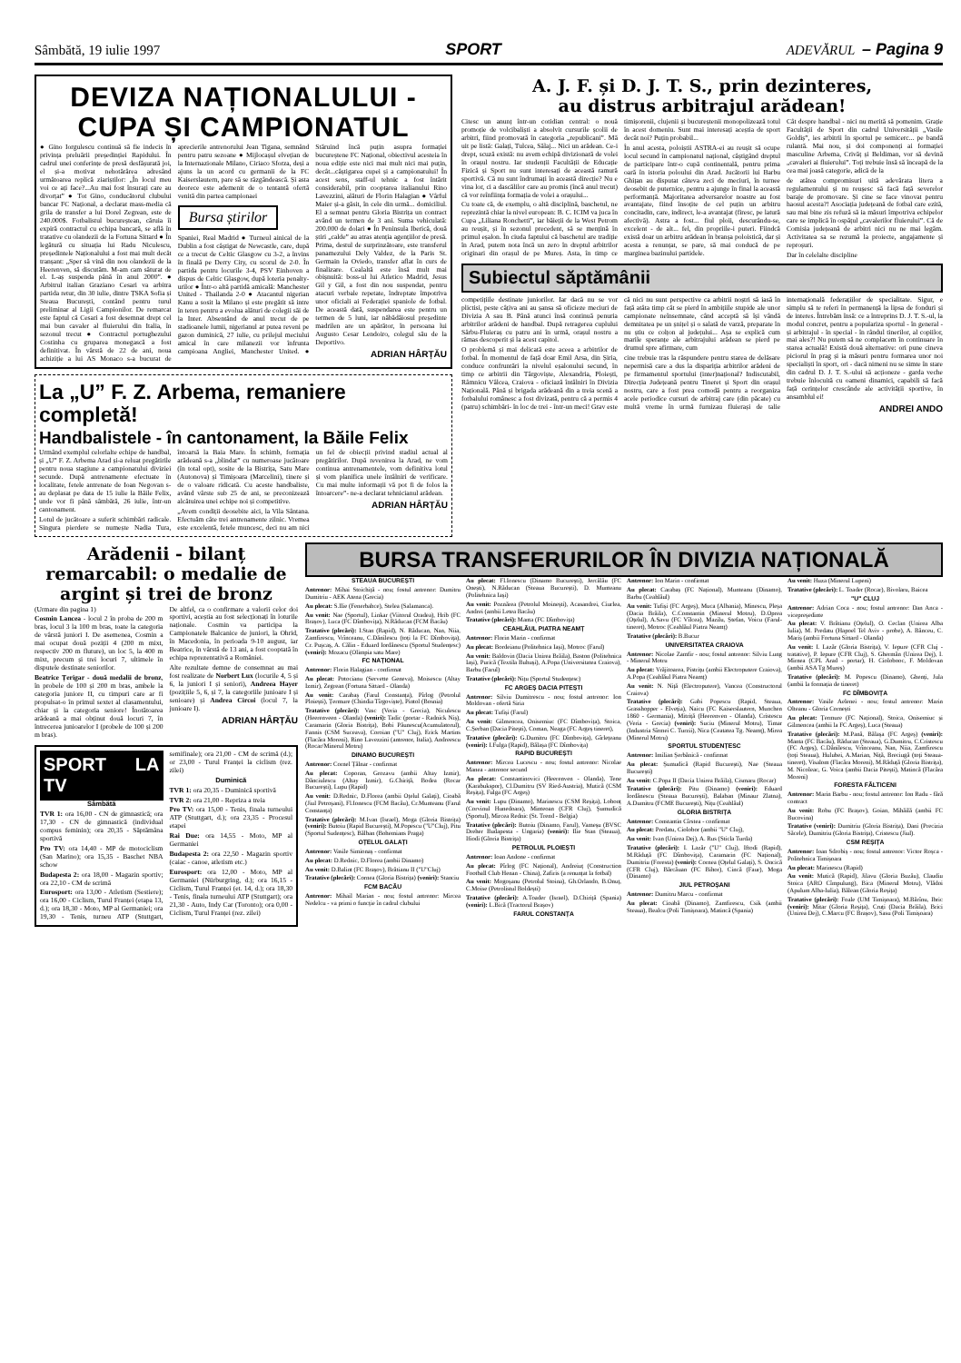Sâmbătă, 19 iulie 1997 SPORT ADEVĂRUL – Pagina 9
DEVIZA NAȚIONALULUI -
CUPA ȘI CAMPIONATUL
● Gino Iorgulescu continuă să fie indecis în privința preluării președinției Rapidului. În cadrul unei conferințe de presă desfășurată joi, el și-a motivat nehotărârea adresând următoarea replică ziariștilor: „În locul meu voi ce ați face?...Au mai fost însurați care au divorțat” ● Tot Gino, conducătorul clubului bancar FC Național, a declarat mass-media că grila de transfer a lui Dorel Zegrean, este de 240.000$. Fotbalistul bucureștean, căruia îi expiră contractul cu echipa bancară, se află în tratative cu olandezii de la Fortuna Sittard ● În legătură cu situația lui Radu Niculescu, președintele Naționalului a fost mai mult decât tranșant: „Sper să vină din nou olandezii de la Heerenven, să discutăm. M-am cam săturat de el. L-aș suspenda până în anul 2000”. ● Arbitrul italian Graziano Cesari va arbitra partida retur, din 30 iulie, dintre ȚSKA Sofia și Steaua București, contând pentru turul preliminar al Ligii Campionilor. De remarcat este faptul că Cesari a fost desemnat drept cel mai bun cavaler al fluierului din Italia, în sezonul trecut ● Contractul portughezului Costinha cu gruparea monegască a fost definitivat. În vârstă de 22 de ani, noua achiziție a lui AS Monaco s-a bucurat de aprecierile antrenorului Jean Tigana, semnând pentru patru sezoane ● Mijlocașul elvețian de la Internazionale Milano, Ciriaco Sforza, deși a ajuns la un acord cu germanii de la FC Kaiserslautern, pare să se răzgândească. Și asta deorece este ademenit de o tentantă ofertă venită din partea campionaei
Bursa știrilor
Spaniei, Real Madrid ● Turneul ainical de la Dublin a fost câștigat de Newcastle, care, după ce a trecut de Celtic Glasgow cu 3-2, a învins în finală pe Derry City, cu scorul de 2-0. În partida pentru locurile 3-4, PSV Einhoven a dispus de Celtic Glasgow, după loteria penalty-urilor ● Într-o altă partidă amicală: Manchester United - Thailanda 2-0 ● Atacantul nigerian Kanu a sosit la Milano și este pregătit să intre în teren pentru a evolua alături de colegii săi de la Inter. Absentând de anul trecut de pe stadioanele lumii, nigerianul ar putea reveni pe gazon duminică, 27 iulie, cu prilejul meciului amical în care milanezii vor înfrunta campioana Angliei, Manchester United. ● Stăruind încă puțin asupra formației bucureștene FC Național, obiectivul acesteia în noua ediție este nici mai mult nici mai puțin, decât...câștigarea cupei și a campionatului! În acest sens, staff-ul tehnic a fost întărit considerabil, prin cooptarea italianului Rino Lavezzini, alături de Florin Halagian ● Vârful Maier și-a găsit, în cele din urmă... domiciliul. El a semnat pentru Gloria Bistrița un contract având un termen de 3 ani. Suma vehiculată: 200.000 de dolari ● În Peninsula Iberică, două știri „calde” au atras atenția agențiilor de presă. Prima, destul de surprinzătoare, este transferul panamezului Dely Valdez, de la Paris St. Germain la Oviedo, transfer aflat în curs de finalizare. Cealaltă este însă mult mai obișnuită: boss-ul lui Atletico Madrid, Jesus Gil y Gil, a fost din nou suspendat, pentru atacuri verbale repetate, îndreptate împotriva unor oficiali ai Federației spaniole de fotbal. De această dată, suspendarea este pentru un termen de 5 luni, iar năbădăiosul președinte madrilen are un apărător, în persoana lui Augusto Cesar Lendoiro, colegul său de la Deportivo.
ADRIAN HÂRȚĂU
La „U” F. Z. Arbema, remaniere completă!
Handbalistele - în cantonament, la Băile Felix
Urmând exemplul celorlalte echipe de handbal, și „U” F. Z. Arbema Arad și-a reluat pregătirile pentru noua stagiune a campionatului diviziei secunde. După antrenamente efectuate în localitate, fetele antrenate de Ioan Negovan s-au deplasat pe data de 15 iulie la Băile Felix, unde vor fi până sâmbătă, 26 iulie, într-un cantonament.
Lotul de jucătoare a suferit schimbări radicale. Singura pierdere se numește Nadia Tura, întoarsă la Baia Mare. În schimb, formația arădeană s-a „blindat” cu numeroase jucătoare (în total opt), sosite de la Bistrița, Satu Mare (Autonova) și Timișoara (Marcelini), tinere și de o valoare ridicată. Cu aceste handbaliste, având vârste sub 25 de ani, se preconizează alcătuirea unei echipe noi și competitive.
„Avem condiții deosebite aici, la Vila Sântana. Efectuăm câte trei antrenamente zilnic. Vremea este excelentă, fetele muncesc, deci nu am nici un fel de obiecții privind stadiul actual al pregătirilor. După revenirea la Arad, ne vom continua antrenamentele, vom definitiva lotul și vom planifica unele întâlniri de verificare. Cu mai multe informații vă pot fi de folos la întoarcere”- ne-a declarat tehnicianul arădean.
ADRIAN HÂRȚĂU
A. J. F. și D. J. T. S., prin dezinteres,
au distrus arbitrajul arădean!
Citesc un anunț într-un cotidian central: o nouă promoție de volcibaliști a absolvit cursurile școlii de arbitri, fiind promovată în categoria „republicani”. Mă uit pe listă: Galați, Tulcea, Sălaj... Nici un arădean. Ce-i drept, scuză există: nu avem echipă divizionară de volei în orașul nostru. Iar studenții Facultății de Educație Fizică și Sport nu sunt interesați de această ramură sportivă. Că nu sunt îndrumați în această direcție? Nu e vina lor, ci a dascălilor care au promis (încă anul trecut) că vor reînființa formația de volei a orașului...
Cu toate că, de exemplu, o altă disciplină, baschetul, ne reprezintă chiar la nivel european: B. C. ICIM va juca în Cupa „Liliana Ronchetti”, iar băieții de la West Petrom au reușit, și în sezonul precedent, să se mențină în primul eșalon. În ciuda faptului că baschetul are tradiție în Arad, putem nota încă un zero în dreptul arbitrilor originari din orașul de pe Mureș. Asta, în timp ce timișorenii, clujenii și bucureștenii monopolizează totul în acest domeniu. Sunt mai interesați aceștia de sport decât noi? Puțin probabil...
În anul acesta, poloiștii ASTRA-ei au reușit să ocupe locul secund în campionatul național, câștigând dreptul de participare într-o cupă continentală, pentru prima oară în istoria poloului din Arad. Jucătorii lui Barbu Ghițan au disputat câteva zeci de meciuri, în turnee deosebit de puternice, pentru a ajunge în final la această performanță. Majoritatea adversarelor noastre au fost avantajate, fiind însoțite de cel puțin un arbitru concitadin, care, indirect, le-a avantajat (firesc, pe latură afectivă). Astra a fost... fiul ploii, descurându-se, excelent - de alt... fel, din propriile-i puteri. Fiindcă există doar un arbitru arădean în branșa poloistică, dar și acesta a renunțat, se pare, să mai conducă de pe marginea bazinului partidele.
Cât despre handbal - nici nu merită să pomenim. Grație Facultății de Sport din cadrul Universității „Vasile Goldiș”, ies arbitrii în sportul pe semicerc... pe bandă rulantă. Mai nou, și doi componenți ai formației masculine Arbema, Crivăț și Beldiman, vor să devină „cavaleri ai fluierului”. Toți trebuie însă să înceapă de la cea mai joasă categorie, adică de la
de atâtea compromisuri uită adevărata litera a regulamentului și nu reușesc să facă față severelor baraje de promovare. Și cine se face vinovat pentru haosul acesta?! Asociația județeană de fotbal care ezită, sau mai bine zis refuză să ia măsuri împotriva echipelor care se implică în ospățul „cavalerilor fluierului”. Că de Comisia județeană de arbitri nici nu ne mai legăm. Activitatea sa se rezumă la proiecte, angajamente și reproșuri.
Dar în celelalte discipline
Subiectul săptămânii
competițiile destinate juniorilor. Iar dacă nu se vor plictisi, peste câțiva ani au șansa să oficieze meciuri de Divizia A sau B. Până atunci însă continuă penuria arbitrilor arădeni de handbal. După retragerea cuplului Sârbu-Fluieraș cu patru ani în urmă, orașul nostru a rămas descoperit și la acest capitol.
O problemă și mai delicată este aceea a arbitrilor de fotbal. În momentul de față doar Emil Arsa, din Șiria, conduce confruntări la nivelul eșalonului secund, în timp ce arbitrii din Târgoviște, Alexandria, Ploiești, Râmnicu Vâlcea, Craiova - oficiază întâlniri în Divizia Națională. Până și brigada arădeană din a treia scenă a fotbalului românesc a fost divizată, pentru că a permis 4 (patru) schimbări- în loc de trei - într-un meci! Grav este că nici nu sunt perspective ca arbitrii noștri să iasă în față atâta timp cât se pierd în ambițiile stupide ale unor campionate neînsemnate, când acceptă să își vândă demnitatea pe un șnițel și o salată de varză, preparate în nu știu ce colțon al județului... Așa se explică cum marile speranțe ale arbitrajului arădean se pierd pe drumul spre afirmare, cum
cine trebuie tras la răspundere pentru starea de delăsare nepermisă care a dus la dispariția arbitrilor arădeni de pe firmamentul sportului (inter)național? Indiscutabil, Direcția Județeană pentru Tineret și Sport din orașul nostru, care a fost prea comodă pentru a reorganiza acele periodice cursuri de arbitraj care (din păcate) cu multă vreme în urmă furnizau fluierași de talie internațională federațiilor de specialitate. Sigur, e simplu să te referi în permanență la lipsa de fonduri și de interes. Întrebăm însă: ce a întreprins D. J. T. S.-ul, la modul concret, pentru a populariza sportul - în general - și arbitrajul - în special - în rândul tinerilor, al copiilor, mai ales?! Nu putem să ne complacem în continuare în starea actuală! Există două alternative: ori pune cineva piciorul în prag și ia măsuri pentru formarea unor noi specialiști în sport, ori - dacă nimeni nu se simte în stare din cadrul D. J. T. S.-ului să acționeze - garda veche trebuie înlocuită cu oameni dinamici, capabili să facă față cerințelor crescânde ale activității sportive, în ansamblul ei!
ANDREI ANDO
Arădenii - bilanț remarcabil: o medalie de argint și trei de bronz
(Urmare din pagina 1)
Cosmin Lancea - locul 2 în proba de 200 m bras, locul 3 la 100 m bras, toate la categoria de vârstă juniori I. De asemenea, Cosmin a mai ocupat două poziții 4 (200 m mixt, respectiv 200 m fluture), un loc 5, la 400 m mixt, precum și trei locuri 7, ultimele în disputele destinate seniorilor.
Beatrice Țerigar - două medalii de bronz, în probele de 100 și 200 m bras, ambele la categoria juniore II, cu timpuri care ar fi propulsat-o în primul sextet al clasamentului, chiar și la categoria seniore! Înotătoarea arădeană a mai obținut două locuri 7, în întrecerea junioarelor I (probele de 100 și 200 m bras).
De altfel, ca o confirmare a valorii celor doi sportivi, aceștia au fost selecționați în loturile naționale. Cosmin va participa la Campionatele Balcanice de juniori, la Ohrid, în Macedonia, în perioada 9-10 august, iar Beatrice, în vârstă de 13 ani, a fost cooptată în echipa reprezentativă a României.
Alte rezultate demne de consemnat au mai fost realizate de Norbert Lux (locurile 4, 5 și 6, la juniori I și seniori), Andreea Hayer (pozițiile 5, 6, și 7, la categoriile junioare I și senioare) și Andrea Circoi (locul 7, la junioare I).
ADRIAN HÂRȚĂU
SPORT LA TV
Sâmbătă
TVR 1: ora 16,00 - CN de gimnastică; ora 17,30 - CN de gimnastică (individual compus feminin); ora 20,35 - Săptămâna sportivă
Pro TV: ora 14,40 - MP de motociclism (San Marino); ora 15,35 - Baschet NBA schow
Budapesta 2: ora 18,00 - Magazin sportiv; ora 22,10 - CM de scrimă
Eurosport: ora 13,00 - Atletism (Sestiere); ora 16,00 - Ciclism, Turul Franței (etapa 13, d.); ora 18,30 - Moto, MP al Germaniei; ora 19,30 - Tenis, turneu ATP (Stuttgart, semifinale); ora 21,00 - CM de scrimă (d.); or 23,00 - Turul Franței la ciclism (rez. zilei)
Duminică
TVR 1: ora 20,35 - Duminică sportivă
TVR 2: ora 21,00 - Repriza a treia
Pro TV: ora 15,00 - Tenis, finala turneului ATP (Stuttgart, d.); ora 23,35 - Procesul etapei
Rai Due: ora 14,55 - Moto, MP al Germaniei
Budapesta 2: ora 22,50 - Magazin sportiv (caiac - canoe, atletism etc.)
Eurosport: ora 12,00 - Moto, MP al Germaniei (Nürburgring, d.); ora 16,15 - Ciclism, Turul Franței (et. 14, d.); ora 18,30 - Tenis, finala turneului ATP (Stuttgart); ora 21,30 - Auto, Indy Car (Toronto); ora 0,00 - Ciclism, Turul Franței (rez. zilei)
BURSA TRANSFERURILOR ÎN DIVIZIA NAȚIONALĂ
STEAUA BUCUREȘTI
Antrenor: Mihai Stoichiță - nou; fostul antrenor: Dumitru Dumitriu - AEK Atena (Grecia)
Au plecat: S.Ilie (Fenerbahce), Stelea (Salamanca).
Au venit: Nae (Sportul), Linkar (Viitorul Oradea), Hrib (FC Brașov), Luca (FC Dîmbovița), N.Răducan (FCM Bacău)
Tratative (plecări): I.Stan (Rapid), N. Răducan, Nan, Niia, Zamfirescu, Vrînceanu, C.Dănilescu (toți la FC Dîmbovița), Cr. Pușcaș, A. Călin - Eduard Iordănescu (Sportul Studențesc) (veniri): Mozacu (Olimpia satu Mare)
FC NAȚIONAL
Antrenor: Florin Halagian - confirmat
Au plecat: Potocianu (Servette Geneva), Moisescu (Altay Izmir), Zegrean (Fortuna Sittard - Olanda)
Au venit: Carabaș (Farul Constanța), Pîrlog (Petrolul Ploiești), Țermure (Chindia Tîrgoviște), Pintol (Bosnia)
Tratative (plecări): Vasc (Veria - Grecia), Niculescu (Heerenveen - Olanda) (veniri): Tadic (portar - Radnick Niș), Caramarin (Gloria Bistrița), Bobi Păunescu(Acumulatorul), Fannis (CSM Suceava), Coroian ("U" Cluj), Erick Martins (Flacăra Moreni), Rino Lavezzini (antrenor, Italia), Andreescu (Rocar/Minerul Motru)
DINAMO BUCUREȘTI
Antrenor: Cornel Țălnar - confirmat
Au plecat: Coporan, Grozavu (ambii Altay Izmir), Dănciulescu (Altay Izmir), G.Chiriță, Bodea (Rocar București), Lupu (Rapid)
Au venit: D.Rednic, D.Florea (ambii Oțelul Galați), Cioabă (Jiul Petroșani), Fl.Ionescu (FCM Bacău), Cr.Munteanu (Farul Constanța)
Tratative (plecări): M.Ivan (Israel), Moga (Gloria Bistrița) (veniri): Butoiu (Rapid București), M.Popescu ("U"Cluj), Pitu (Sportul Sudențesc), Bălban (Bohemians Praga)
OȚELUL GALAȚI
Antrenor: Vasile Simionaș - confirmat
Au plecat: D.Rednic, D.Florea (ambii Dinamo)
Au venit: D.Balint (FC Brașov), Brătianu II ("U"Cluj)
Tratative (plecări): Cornea (Gloria Bistrița) (veniri): Stanciu
FCM BACĂU
Antrenor: Mihail Marian - nou; fostul antrenor: Mircea Nedelcu - va primi o funcție în cadrul clubului
Au plecat: Fl.Ionescu (Dinamo București), Jercălău (FC Onești), N.Răducan (Steaua București), D. Munteanu (Politehnica Iași)
Au venit: Poznărea (Petrolul Moinești), Acasandrei, Ciurlea, Andrei (ambii Letea Bacău)
Tratative (plecări): Manta (FC Dîmbovița)
CEAHLĂUL PIATRA NEAMȚ
Antrenor: Florin Marin - confirmat
Au plecat: Bordeianu (Politehnica Iași), Motroc (Farul)
Au venit: Baldovin (Dacia Unirea Brăila), Baston (Politehnica Iași), Purică (Textila Buhuși), A.Popa (Universitatea Craiova), Barbu (Farul)
Tratative (plecări): Nițu (Sportul Studențesc)
FC ARGEȘ DACIA PITEȘTI
Antrenor: Silviu Dumitrescu - nou; fostul antrenor: Ion Moldovan - ofertă Siria
Au plecat: Tufiși (Farul)
Au venit: Gilmencea, Onisemiuc (FC Dîmbovița), Stoica, C.Șerban (Dacia Pitești), Coman, Neaga (FC Argeș tineret),
Tratative (plecări): G.Dumitru (FC Dîmbovița), Gîrlețeanu (veniri): I.Fulga (Rapid), Bălașa (FC Dîmbovița)
RAPID BUCUREȘTI
Antrenor: Mircea Lucescu - nou; fostul antrenor: Nicolae Manea - antrenor secund
Au plecat: Constantinovici (Heerenven - Olanda), Tene (Karabukspor), Cl.Dumitru (SV Ried-Austria), Mutică (CSM Reșița), Fulga (FC Argeș)
Au venit: Lupu (Dinamo), Marinescu (CSM Reșița), Lobonț (Corvinul Hunedoara), Minteoan (CFR Cluj), Șumudică (Sportul), Mircea Rednic (St. Trend - Belgia)
Tratative (plecări): Butoiu (Dinamo, Farul), Vameșu (BVSC Dreher Budapesta - Ungaria) (veniri): Ilie Stan (Steaua), Ifiodi (Gloria Bistrița)
PETROLUL PLOIEȘTI
Antrenor: Ioan Andone - confirmat
Au plecat: Pîrlog (FC Național), Andreiuț (Construction Football Club Henan - China), Zafiris (a renunțat la fotbal)
Au venit: Mogoșanu (Petrolul Stoina), Gh.Orlando, B.Onuț, C.Moise (Petrolistul Boldești)
Tratative (plecări): A.Toader (Israel), D.Chiriță (Spania) (veniri): L.Bică (Tractorul Brașov)
FARUL CONSTANȚA
Antrenor: Ion Marin - confirmat
Au plecat: Carabaș (FC Național), Munteanu (Dinamo), Barbu (Ceahlăul)
Au venit: Tufiși (FC Argeș), Muca (Albania), Minescu, Pleșa (Dacia Brăila), C.Constantin (Minerul Motru), D.Oprea (Oțelul), A.Savu (FC Vîlcea), Mazilu, Ștefan, Voicu (Farul-tineret), Motroc (Ceahlăul Piatra Neamț)
Tratative (plecări): B.Bucur
UNIVERSITATEA CRAIOVA
Antrenor: Nicolae Zamfir - nou; fostul antrenor: Silviu Lung - Minerul Motru
Au plecat: Vrăjitoarea, Pistrițu (ambii Electroputere Craiova), A.Popa (Ceahlăul Piatra Neamț)
Au venit: N. Niță (Electroputere), Vancea (Constructorul Craiova)
Tratative (plecări): Gabi Popescu (Rapid, Steaua, Grasshopper - Elveția), Naicu (FC Kaiserslautern, Munchen 1860 - Germania), Mitriță (Heerenven - Olanda), Cristescu (Veria - Grecia) (veniri): Suciu (Minerul Motru), Timar (Industria Sîrmei C. Turzii), Nica (Ceatatea Tg. Neamț), Mirea (Minerul Motru)
SPORTUL STUDENȚESC
Antrenor: Imilian Șerbănică - confirmat
Au plecat: Șumudică (Rapid București), Nae (Steaua București)
Au venit: C.Popa II (Dacia Unirea Brăila), Cismaru (Rocar)
Tratative (plecări): Pitu (Dinamo) (veniri): Eduard Iordănescu (Steaua București), Balaban (Minaur Zlatna), A.Dumitru (FCME București), Nițu (Ceahlăul)
GLORIA BISTRIȚA
Antrenor: Constantin Cîrstea - confirmat
Au plecat: Predatu, Ciolobor (ambii "U" Cluj),
Au venit: Ivan (Unirea Dej), A. Rus (Sticla Turda)
Tratative (plecări): I. Lazăr ("U" Cluj), Iftodi (Rapid), M.Răduță (FC Dîmbovița), Caramarin (FC Național), Dumitriu (Foresta) (veniri): Cornea (Oțelul Galați), S. Oncică (CFR Cluj), Bărcăuan (FC Bihor), Cincă (Faur), Moga (Dinamo)
JIUL PETROȘANI
Antrenor: Dumitru Marcu - confirmat
Au plecat: Cioabă (Dinamo), Zamfirescu, Csik (ambii Steaua), Bealcu (Poli Timișoara), Matincă (Spania)
Au venit: Huza (Minerul Lupeni)
Tratative (plecări): L. Toader (Rocar), Bivolaru, Baicea
"U" CLUJ
Antrenor: Adrian Coca - nou; fostul antrenor: Dan Anca - vicepreședinte
Au plecat: V. Brătianu (Oțelul), O. Ceclan (Unirea Alba Iulia), M. Predatu (Hapoel Tel Aviv - probe), A. Bănceu, C. Mariș (ambii Fortuna Sittard - Olanda)
Au venit: I. Lazăr (Gloria Bistrița), V. Iepure (CFR Cluj - tratative), P. Iepure (CFR Cluj), S. Ghermăn (Unirea Dej), I. Mirnea (CPL Arad - portar), H. Ciolobooc, F. Moldovan (ambii ASA Tg Mureș)
Tratative (plecări): M. Popescu (Dinamo), Ghenți, Jula (ambii la formația de tineret)
FC DÎMBOVIȚA
Antrenor: Vasile Aelenei - nou; fostul antrenor: Marin Olteanu - Gloria Cornești
Au plecat: Țermure (FC Național), Stoica, Onisemiuc și Gilmencea (ambii la FC Argeș), Luca (Steaua)
Tratative (plecări): M.Pană, Bălașa (FC Argeș) (veniri): Manta (FC Bacău), Răducan (Steaua), G.Dumitru, C.Cristescu (FC Argeș), C.Dănilescu, Vrînceanu, Nan, Niia, Zamfirescu (toți Steaua), Hulubei, A.Marian, Niță, Breciugă (toți Steaua-tineret), Visalom (Flacăra Moreni), M.Răduță (Gloria Bistrița), M. Nicoleac, G. Voica (ambii Dacia Pitești), Matincă (Flacăra Moreni)
FORESTA FĂLTICENI
Antrenor: Marin Barbu - nou; fostul antrenor: Ion Radu - fără contract
Au venit: Robu (FC Brașov), Goian, Mihăilă (ambii FC Bucovina)
Tratative (veniri): Dumitriu (Gloria Bistrița), Dani (Precizia Săcele), Dumitriu (Gloria Bistrița), Cristescu (Jiul).
CSM REȘIȚA
Antrenor: Ioan Sdrobiș - nou; fostul antrenor: Victor Roșca - Politehnica Timișoara
Au plecat: Marinescu (Rapid)
Au venit: Mutică (Rapid), Jilavu (Gloria Buzău), Claudiu Stoica (ARO Cîmpulung), Bica (Minerul Motru), Vlădoi (Apulum Alba-Iulia), Bălean (Gloria Reșița)
Tratative (plecări): Foale (UM Timișoara), M.Bărînu, Ibric (veniri): Mitar (Gloria Reșița), Cruți (Dacia Brăila), Brici (Unirea Dej), C.Marcu (FC Brașov), Sasu (Poli Timișoara)